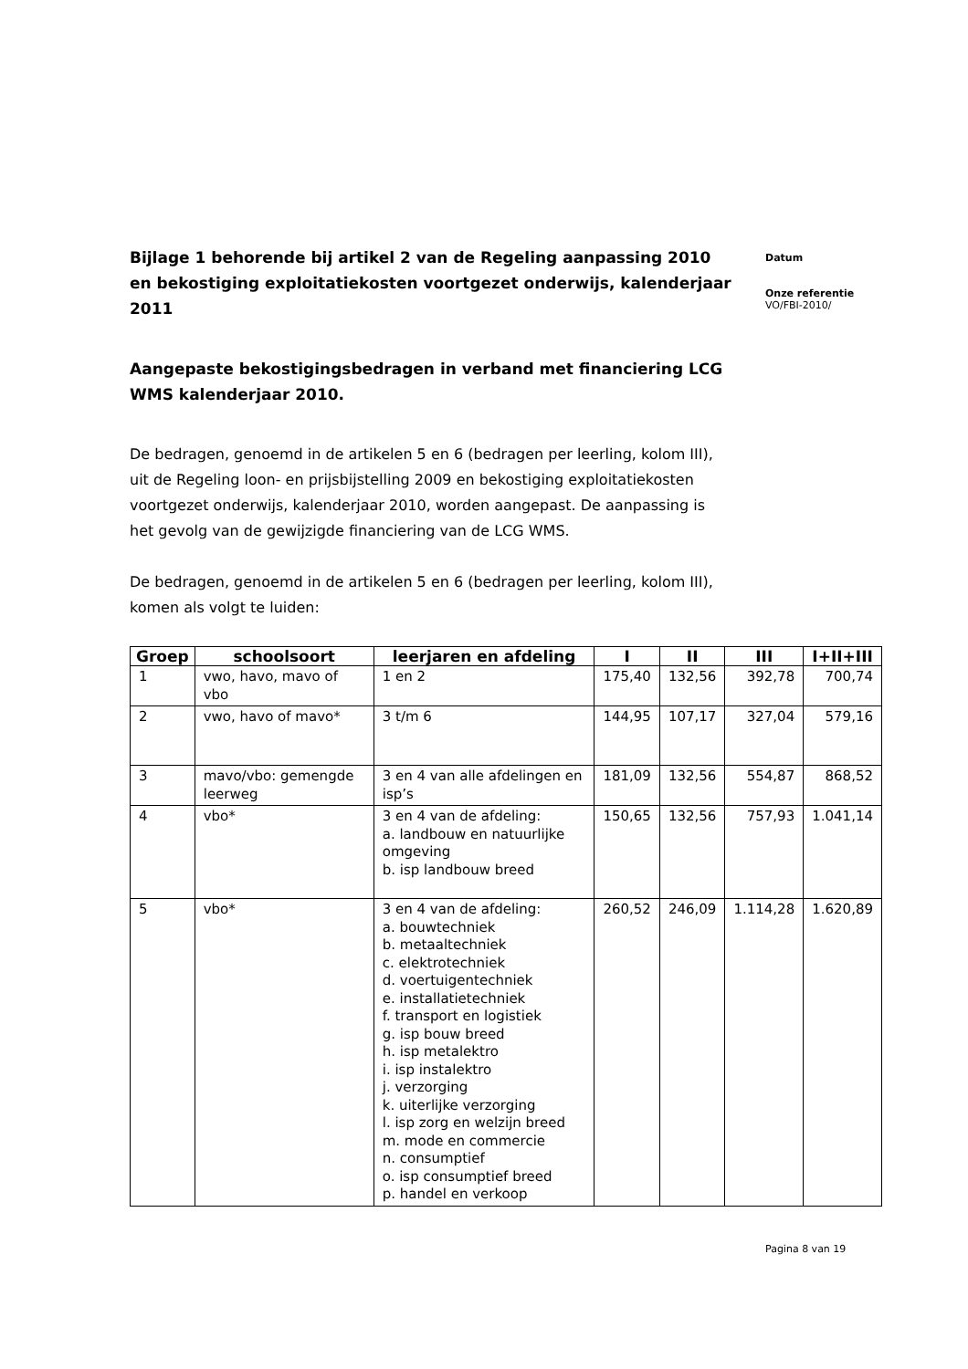Datum
Onze referentie
VO/FBI-2010/
Bijlage 1 behorende bij artikel 2 van de Regeling aanpassing 2010 en bekostiging exploitatiekosten voortgezet onderwijs, kalenderjaar 2011
Aangepaste bekostigingsbedragen in verband met financiering LCG WMS kalenderjaar 2010.
De bedragen, genoemd in de artikelen 5 en 6 (bedragen per leerling, kolom III), uit de Regeling loon- en prijsbijstelling 2009 en bekostiging exploitatiekosten voortgezet onderwijs, kalenderjaar 2010, worden aangepast. De aanpassing is het gevolg van de gewijzigde financiering van de LCG WMS.
De bedragen, genoemd in de artikelen 5 en 6 (bedragen per leerling, kolom III), komen als volgt te luiden:
| Groep | schoolsoort | leerjaren en afdeling | I | II | III | I+II+III |
| --- | --- | --- | --- | --- | --- | --- |
| 1 | vwo, havo, mavo of vbo | 1 en 2 | 175,40 | 132,56 | 392,78 | 700,74 |
| 2 | vwo, havo of mavo* | 3 t/m 6 | 144,95 | 107,17 | 327,04 | 579,16 |
| 3 | mavo/vbo: gemengde leerweg | 3 en 4 van alle afdelingen en isp’s | 181,09 | 132,56 | 554,87 | 868,52 |
| 4 | vbo* | 3 en 4 van de afdeling: a. landbouw en natuurlijke omgeving b. isp landbouw breed | 150,65 | 132,56 | 757,93 | 1.041,14 |
| 5 | vbo* | 3 en 4 van de afdeling: a. bouwtechniek b. metaaltechniek c. elektrotechniek d. voertuigentechniek e. installatietechniek f. transport en logistiek g. isp bouw breed h. isp metalektro i. isp instalektro j. verzorging k. uiterlijke verzorging l. isp zorg en welzijn breed m. mode en commercie n. consumptief o. isp consumptief breed p. handel en verkoop | 260,52 | 246,09 | 1.114,28 | 1.620,89 |
Pagina 8 van 19